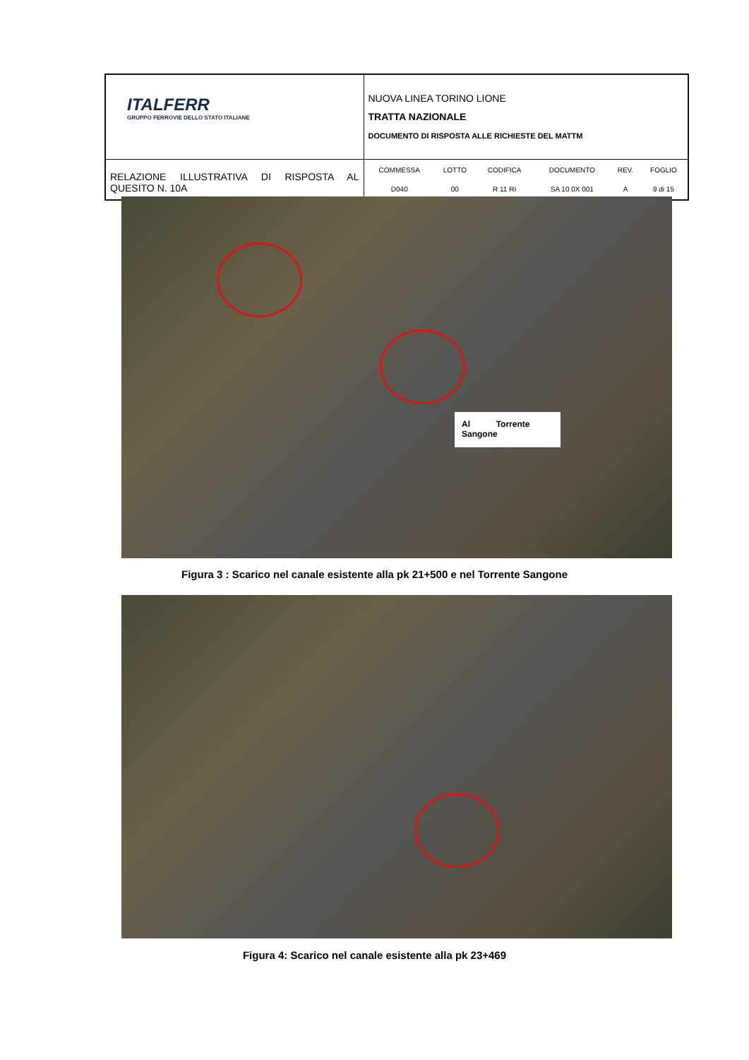| ITALFERR GRUPPO FERROVIE DELLO STATO ITALIANE | NUOVA LINEA TORINO LIONE TRATTA NAZIONALE DOCUMENTO DI RISPOSTA ALLE RICHIESTE DEL MATTM |
| RELAZIONE ILLUSTRATIVA DI RISPOSTA AL QUESITO N. 10A | / COMMESSA / LOTTO / CODIFICA / DOCUMENTO / REV. / FOGLIO / / D040 / 00 / R 11 RI / SA 10 0X 001 / A / 9 di 15 / |
Al Torrente Sangone
Figura 3 : Scarico nel canale esistente alla pk 21+500 e nel Torrente Sangone
Figura 4: Scarico nel canale esistente alla pk 23+469